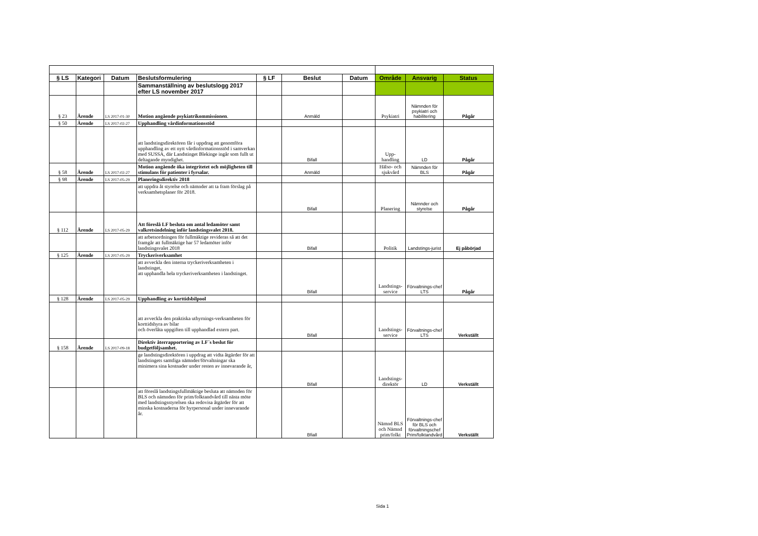| § LS | Kategori | Datum | Beslutsformulering | § LF | Beslut | Datum | Område | Ansvarig | Status |
| --- | --- | --- | --- | --- | --- | --- | --- | --- | --- |
| | | | Sammanställning av beslutslogg 2017 efter LS november 2017 | | | | | | |
| § 23 | Ärende | LS 2017-01-30 | Motion angående psykiatrikommissionen . | | Anmäld | | Psykiatri | Nämnden för psykiatri och habilitering | Pågår |
| § 50 | Ärende | LS 2017-02-27 | Upphandling vårdinformationsstöd | | | | | | |
| | | | att landstingsdirektören får i uppdrag att genomföra upphandling av ett nytt vårdinformationsstöd i samverkan med SUSSA, där Landstinget Blekinge ingår som fullt ut deltagande myndighet. | | Bifall | | Upp-handling | LD | Pågår |
| § 58 | Ärende | LS 2017-02-27 | Motion angående öka integritetet och möjligheten till stimulans för patienter i fyrsalar. | | Anmäld | | Hälso- och sjukvård | Nämnden för BLS | Pågår |
| § 98 | Ärende | LS 2017-05-29 | Planeringsdirektiv 2018 | | | | | | |
| | | | att uppdra åt styrelse och nämnder att ta fram förslag på verksamhetsplaner för 2018. | | Bifall | | Planering | Nämnder och styrelse | Pågår |
| § 112 | Ärende | LS 2017-05-29 | Att föreslå LF besluta om antal ledamöter samt valkretsindelning inför landstingsvalet 2018. | | | | | | |
| | | | att arbetsordningen för fullmäktige revideras så att det framgår att fullmäktige har 57 ledamöter inför landstingsvalet 2018 | | Bifall | | Politik | Landstings-jurist | Ej påbörjad |
| § 125 | Ärende | LS 2017-05-29 | Tryckeriverksamhet | | | | | | |
| | | | att avveckla den interna tryckeriverksamheten i landstinget, att upphandla hela tryckeriverksamheten i landstinget. | | Bifall | | Landstings-service | Förvaltnings-chef LTS | Pågår |
| § 128 | Ärende | LS 2017-05-29 | Upphandling av korttidsbilpool | | | | | | |
| | | | att avveckla den praktiska uthyrnings-verksamheten för korttidshyra av bilar och överlåta uppgiften till upphandlad extern part. | | Bifall | | Landstings-service | Förvaltnings-chef LTS | Verkställt |
| § 158 | Ärende | LS 2017-09-18 | Direktiv återrapportering av LF´s beslut för budgetföljsamhet. | | | | | | |
| | | | ge landstingsdirektören i uppdrag att vidta åtgärder för att landstingets samtliga nämnder/förvaltningar ska minimera sina kostnader under resten av innevarande år, | | Bifall | | Landstings-direktör | LD | Verkställt |
| | | | att föreslå landstingsfullmäktige besluta att nämnden för BLS och nämnden för prim/folktandvård till nästa möte med landstingsstyrelsen ska redovisa åtgärder för att minska kostnaderna för hyrpersonal under innevarande år. | | Bfiall | | Nämnd BLS och Nämnd prim/folkt | Förvaltnings-chef för BLS och förvaltningschef Prim/folktandvård | Verkställt |
Sida 1